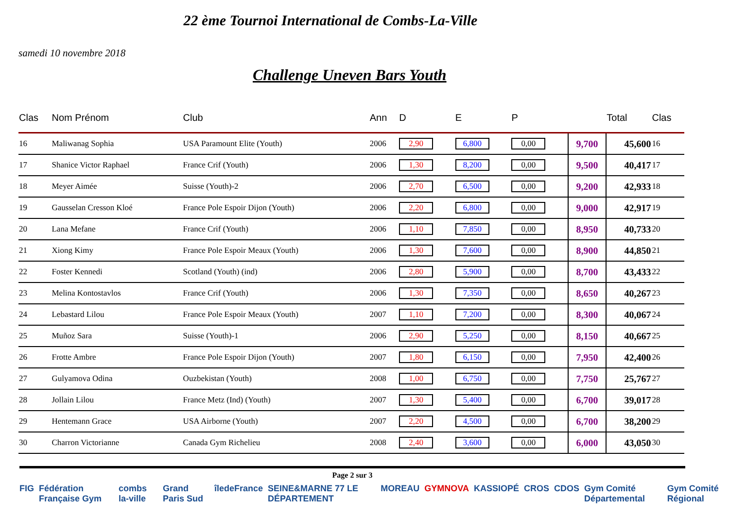22 ème Tournoi International de Combs-La-Ville
samedi 10 novembre 2018
Challenge Uneven Bars Youth
| Clas | Nom Prénom | Club | Ann | D | E | P | | Total | Clas |
| --- | --- | --- | --- | --- | --- | --- | --- | --- | --- |
| 16 | Maliwanag Sophia | USA Paramount Elite (Youth) | 2006 | 2,90 | 6,800 | 0,00 | 9,700 | 45,600 | 16 |
| 17 | Shanice Victor Raphael | France Crif (Youth) | 2006 | 1,30 | 8,200 | 0,00 | 9,500 | 40,417 | 17 |
| 18 | Meyer Aimée | Suisse (Youth)-2 | 2006 | 2,70 | 6,500 | 0,00 | 9,200 | 42,933 | 18 |
| 19 | Gausselan Cresson Kloé | France Pole Espoir Dijon (Youth) | 2006 | 2,20 | 6,800 | 0,00 | 9,000 | 42,917 | 19 |
| 20 | Lana Mefane | France Crif (Youth) | 2006 | 1,10 | 7,850 | 0,00 | 8,950 | 40,733 | 20 |
| 21 | Xiong Kimy | France Pole Espoir Meaux (Youth) | 2006 | 1,30 | 7,600 | 0,00 | 8,900 | 44,850 | 21 |
| 22 | Foster Kennedi | Scotland (Youth) (ind) | 2006 | 2,80 | 5,900 | 0,00 | 8,700 | 43,433 | 22 |
| 23 | Melina Kontostavlos | France Crif (Youth) | 2006 | 1,30 | 7,350 | 0,00 | 8,650 | 40,267 | 23 |
| 24 | Lebastard Lilou | France Pole Espoir Meaux (Youth) | 2007 | 1,10 | 7,200 | 0,00 | 8,300 | 40,067 | 24 |
| 25 | Muñoz Sara | Suisse (Youth)-1 | 2006 | 2,90 | 5,250 | 0,00 | 8,150 | 40,667 | 25 |
| 26 | Frotte Ambre | France Pole Espoir Dijon (Youth) | 2007 | 1,80 | 6,150 | 0,00 | 7,950 | 42,400 | 26 |
| 27 | Gulyamova Odina | Ouzbekistan (Youth) | 2008 | 1,00 | 6,750 | 0,00 | 7,750 | 25,767 | 27 |
| 28 | Jollain Lilou | France Metz (Ind) (Youth) | 2007 | 1,30 | 5,400 | 0,00 | 6,700 | 39,017 | 28 |
| 29 | Hentemann Grace | USA Airborne (Youth) | 2007 | 2,20 | 4,500 | 0,00 | 6,700 | 38,200 | 29 |
| 30 | Charron Victorianne | Canada Gym Richelieu | 2008 | 2,40 | 3,600 | 0,00 | 6,000 | 43,050 | 30 |
Page 2 sur 3
FIG Fédération Française Gym combs la-ville Grand Paris Sud îledeFrance SEINE&MARNE 77 LE DÉPARTEMENT MOREAU GYMNOVA KASSIOPÉ CROS CDOS Gym Comité Départemental Gym Comité Régional